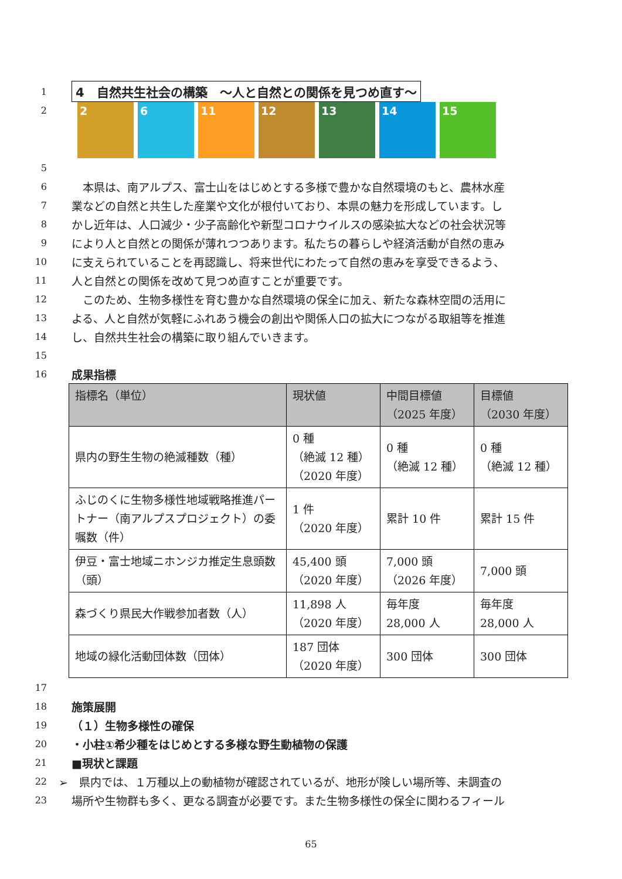1 4　自然共生社会の構築　～人と自然との関係を見つめ直す～
2
2 6 11 12 13 14 15
5
6　本県は、南アルプス、富士山をはじめとする多様で豊かな自然環境のもと、農林水産
7 業などの自然と共生した産業や文化が根付いており、本県の魅力を形成しています。し
8 かし近年は、人口減少・少子高齢化や新型コロナウイルスの感染拡大などの社会状況等
9 により人と自然との関係が薄れつつあります。私たちの暮らしや経済活動が自然の恵み
10 に支えられていることを再認識し、将来世代にわたって自然の恵みを享受できるよう、
11 人と自然との関係を改めて見つめ直すことが重要です。
12　このため、生物多様性を育む豊かな自然環境の保全に加え、新たな森林空間の活用に
13 よる、人と自然が気軽にふれあう機会の創出や関係人口の拡大につながる取組等を推進
14 し、自然共生社会の構築に取り組んでいきます。
15
16 成果指標
| 指標名（単位） | 現状値 | 中間目標値 （2025 年度） | 目標値 （2030 年度） |
| --- | --- | --- | --- |
| 県内の野生生物の絶滅種数（種） | 0 種 （絶滅 12 種） （2020 年度） | 0 種 （絶滅 12 種） | 0 種 （絶滅 12 種） |
| ふじのくに生物多様性地域戦略推進パートナー（南アルプスプロジェクト）の委嘱数（件） | 1 件 （2020 年度） | 累計 10 件 | 累計 15 件 |
| 伊豆・富士地域ニホンジカ推定生息頭数（頭） | 45,400 頭 （2020 年度） | 7,000 頭 （2026 年度） | 7,000 頭 |
| 森づくり県民大作戦参加者数（人） | 11,898 人 （2020 年度） | 毎年度 28,000 人 | 毎年度 28,000 人 |
| 地域の緑化活動団体数（団体） | 187 団体 （2020 年度） | 300 団体 | 300 団体 |
17
18 施策展開
19 （１）生物多様性の確保
20 ・小柱①希少種をはじめとする多様な野生動植物の保護
21 ■現状と課題
22 ➢　県内では、１万種以上の動植物が確認されているが、地形が険しい場所等、未調査の
23 場所や生物群も多く、更なる調査が必要です。また生物多様性の保全に関わるフィール
65